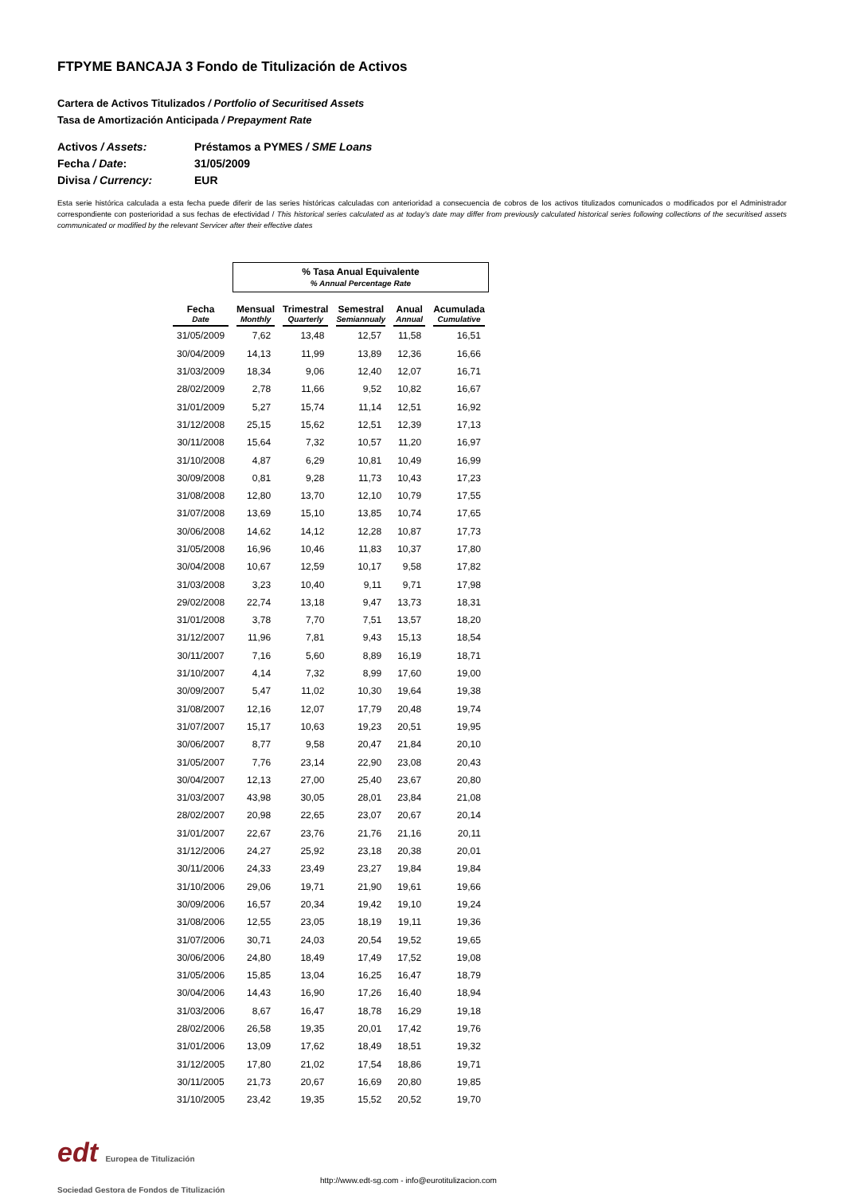FTPYME BANCAJA 3 Fondo de Titulización de Activos
Cartera de Activos Titulizados / Portfolio of Securitised Assets
Tasa de Amortización Anticipada / Prepayment Rate
Activos / Assets: Préstamos a PYMES / SME Loans
Fecha / Date: 31/05/2009
Divisa / Currency: EUR
Esta serie histórica calculada a esta fecha puede diferir de las series históricas calculadas con anterioridad a consecuencia de cobros de los activos titulizados comunicados o modificados por el Administrador correspondiente con posterioridad a sus fechas de efectividad / This historical series calculated as at today’s date may differ from previously calculated historical series following collections of the securitised assets communicated or modified by the relevant Servicer after their effective dates
| | % Tasa Anual Equivalente % Annual Percentage Rate | | | | |
| Fecha Date | Mensual Monthly | Trimestral Quarterly | Semestral Semiannualy | Anual Annual | Acumulada Cumulative |
| 31/05/2009 | 7,62 | 13,48 | 12,57 | 11,58 | 16,51 |
| 30/04/2009 | 14,13 | 11,99 | 13,89 | 12,36 | 16,66 |
| 31/03/2009 | 18,34 | 9,06 | 12,40 | 12,07 | 16,71 |
| 28/02/2009 | 2,78 | 11,66 | 9,52 | 10,82 | 16,67 |
| 31/01/2009 | 5,27 | 15,74 | 11,14 | 12,51 | 16,92 |
| 31/12/2008 | 25,15 | 15,62 | 12,51 | 12,39 | 17,13 |
| 30/11/2008 | 15,64 | 7,32 | 10,57 | 11,20 | 16,97 |
| 31/10/2008 | 4,87 | 6,29 | 10,81 | 10,49 | 16,99 |
| 30/09/2008 | 0,81 | 9,28 | 11,73 | 10,43 | 17,23 |
| 31/08/2008 | 12,80 | 13,70 | 12,10 | 10,79 | 17,55 |
| 31/07/2008 | 13,69 | 15,10 | 13,85 | 10,74 | 17,65 |
| 30/06/2008 | 14,62 | 14,12 | 12,28 | 10,87 | 17,73 |
| 31/05/2008 | 16,96 | 10,46 | 11,83 | 10,37 | 17,80 |
| 30/04/2008 | 10,67 | 12,59 | 10,17 | 9,58 | 17,82 |
| 31/03/2008 | 3,23 | 10,40 | 9,11 | 9,71 | 17,98 |
| 29/02/2008 | 22,74 | 13,18 | 9,47 | 13,73 | 18,31 |
| 31/01/2008 | 3,78 | 7,70 | 7,51 | 13,57 | 18,20 |
| 31/12/2007 | 11,96 | 7,81 | 9,43 | 15,13 | 18,54 |
| 30/11/2007 | 7,16 | 5,60 | 8,89 | 16,19 | 18,71 |
| 31/10/2007 | 4,14 | 7,32 | 8,99 | 17,60 | 19,00 |
| 30/09/2007 | 5,47 | 11,02 | 10,30 | 19,64 | 19,38 |
| 31/08/2007 | 12,16 | 12,07 | 17,79 | 20,48 | 19,74 |
| 31/07/2007 | 15,17 | 10,63 | 19,23 | 20,51 | 19,95 |
| 30/06/2007 | 8,77 | 9,58 | 20,47 | 21,84 | 20,10 |
| 31/05/2007 | 7,76 | 23,14 | 22,90 | 23,08 | 20,43 |
| 30/04/2007 | 12,13 | 27,00 | 25,40 | 23,67 | 20,80 |
| 31/03/2007 | 43,98 | 30,05 | 28,01 | 23,84 | 21,08 |
| 28/02/2007 | 20,98 | 22,65 | 23,07 | 20,67 | 20,14 |
| 31/01/2007 | 22,67 | 23,76 | 21,76 | 21,16 | 20,11 |
| 31/12/2006 | 24,27 | 25,92 | 23,18 | 20,38 | 20,01 |
| 30/11/2006 | 24,33 | 23,49 | 23,27 | 19,84 | 19,84 |
| 31/10/2006 | 29,06 | 19,71 | 21,90 | 19,61 | 19,66 |
| 30/09/2006 | 16,57 | 20,34 | 19,42 | 19,10 | 19,24 |
| 31/08/2006 | 12,55 | 23,05 | 18,19 | 19,11 | 19,36 |
| 31/07/2006 | 30,71 | 24,03 | 20,54 | 19,52 | 19,65 |
| 30/06/2006 | 24,80 | 18,49 | 17,49 | 17,52 | 19,08 |
| 31/05/2006 | 15,85 | 13,04 | 16,25 | 16,47 | 18,79 |
| 30/04/2006 | 14,43 | 16,90 | 17,26 | 16,40 | 18,94 |
| 31/03/2006 | 8,67 | 16,47 | 18,78 | 16,29 | 19,18 |
| 28/02/2006 | 26,58 | 19,35 | 20,01 | 17,42 | 19,76 |
| 31/01/2006 | 13,09 | 17,62 | 18,49 | 18,51 | 19,32 |
| 31/12/2005 | 17,80 | 21,02 | 17,54 | 18,86 | 19,71 |
| 30/11/2005 | 21,73 | 20,67 | 16,69 | 20,80 | 19,85 |
| 31/10/2005 | 23,42 | 19,35 | 15,52 | 20,52 | 19,70 |
edt Europea de Titulización
Sociedad Gestora de Fondos de Titulización
http://www.edt-sg.com - info@eurotitulizacion.com